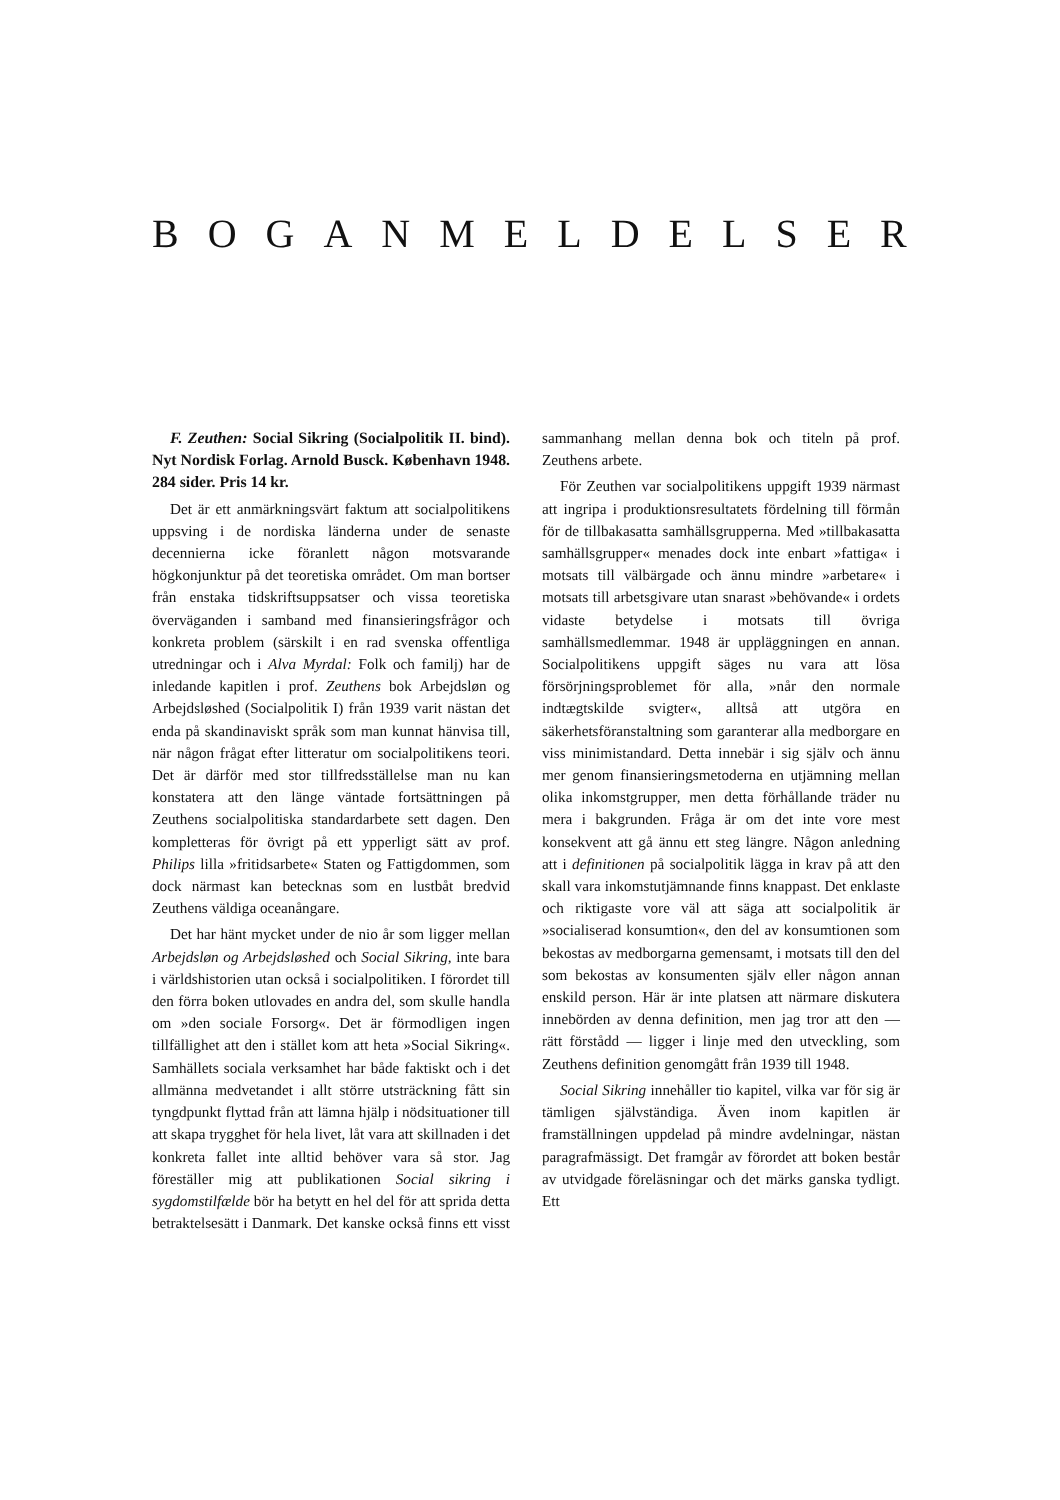BOGANMELDELSER
F. Zeuthen: Social Sikring (Socialpolitik II. bind). Nyt Nordisk Forlag. Arnold Busck. København 1948. 284 sider. Pris 14 kr.
Det är ett anmärkningsvärt faktum att socialpolitikens uppsving i de nordiska länderna under de senaste decennierna icke föranlett någon motsvarande högkonjunktur på det teoretiska området. Om man bortser från enstaka tidskriftsuppsatser och vissa teoretiska överväganden i samband med finansieringsfrågor och konkreta problem (särskilt i en rad svenska offentliga utredningar och i Alva Myrdal: Folk och familj) har de inledande kapitlen i prof. Zeuthens bok Arbejdsløn og Arbejdsløshed (Socialpolitik I) från 1939 varit nästan det enda på skandinaviskt språk som man kunnat hänvisa till, när någon frågat efter litteratur om socialpolitikens teori. Det är därför med stor tillfredsställelse man nu kan konstatera att den länge väntade fortsättningen på Zeuthens socialpolitiska standardarbete sett dagen. Den kompletteras för övrigt på ett ypperligt sätt av prof. Philips lilla »fritidsarbete« Staten og Fattigdommen, som dock närmast kan betecknas som en lustbåt bredvid Zeuthens väldiga oceanångare.
Det har hänt mycket under de nio år som ligger mellan Arbejdsløn og Arbejdsløshed och Social Sikring, inte bara i världshistorien utan också i socialpolitiken. I förordet till den förra boken utlovades en andra del, som skulle handla om »den sociale Forsorg«. Det är förmodligen ingen tillfällighet att den i stället kom att heta »Social Sikring«. Samhällets sociala verksamhet har både faktiskt och i det allmänna medvetandet i allt större utsträckning fått sin tyngdpunkt flyttad från att lämna hjälp i nödsituationer till att skapa trygghet för hela livet, låt vara att skillnaden i det konkreta fallet inte alltid behöver vara så stor. Jag föreställer mig att publikationen Social sikring i sygdomstilfælde bör ha betytt en hel del för att sprida detta betraktelsesätt i Danmark. Det kanske också finns ett visst sammanhang mellan denna bok och titeln på prof. Zeuthens arbete.
För Zeuthen var socialpolitikens uppgift 1939 närmast att ingripa i produktionsresultatets fördelning till förmån för de tillbakasatta samhällsgrupperna. Med »tillbakasatta samhällsgrupper« menades dock inte enbart »fattiga« i motsats till välbärgade och ännu mindre »arbetare« i motsats till arbetsgivare utan snarast »behövande« i ordets vidaste betydelse i motsats till övriga samhällsmedlemmar. 1948 är uppläggningen en annan. Socialpolitikens uppgift säges nu vara att lösa försörjningsproblemet för alla, »når den normale indtægtskilde svigter«, alltså att utgöra en säkerhetsföranstaltning som garanterar alla medborgare en viss minimistandard. Detta innebär i sig själv och ännu mer genom finansieringsmetoderna en utjämning mellan olika inkomstgrupper, men detta förhållande träder nu mera i bakgrunden. Fråga är om det inte vore mest konsekvent att gå ännu ett steg längre. Någon anledning att i definitionen på socialpolitik lägga in krav på att den skall vara inkomstutjämnande finns knappast. Det enklaste och riktigaste vore väl att säga att socialpolitik är »socialiserad konsumtion«, den del av konsumtionen som bekostas av medborgarna gemensamt, i motsats till den del som bekostas av konsumenten själv eller någon annan enskild person. Här är inte platsen att närmare diskutera innebörden av denna definition, men jag tror att den — rätt förstådd — ligger i linje med den utveckling, som Zeuthens definition genomgått från 1939 till 1948.
Social Sikring innehåller tio kapitel, vilka var för sig är tämligen självständiga. Även inom kapitlen är framställningen uppdelad på mindre avdelningar, nästan paragrafmässigt. Det framgår av förordet att boken består av utvidgade föreläsningar och det märks ganska tydligt. Ett